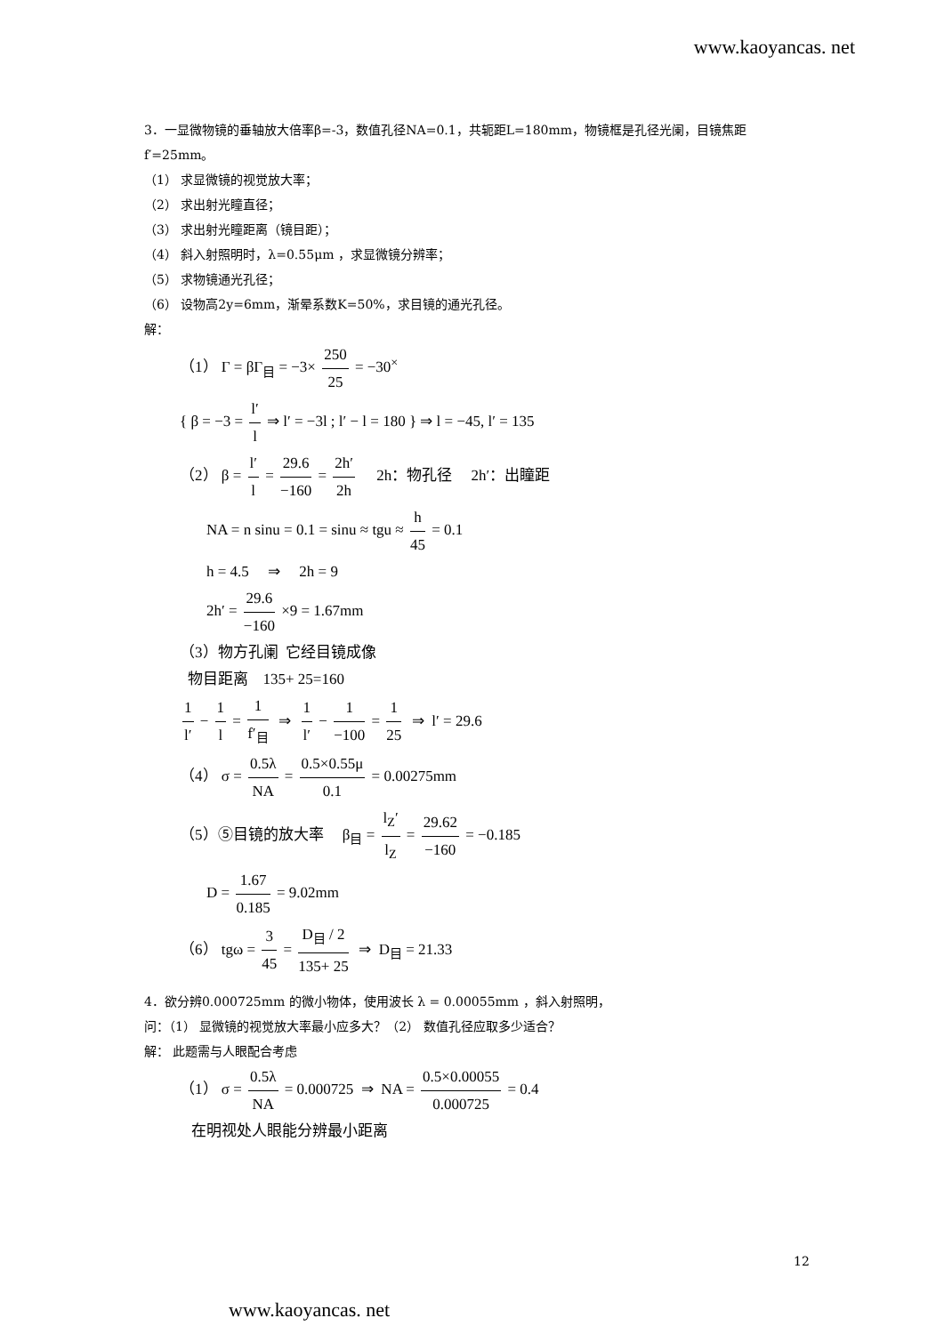www.kaoyancas. net
3．一显微物镜的垂轴放大倍率β=-3，数值孔径NA=0.1，共轭距L=180mm，物镜框是孔径光阑，目镜焦距 f′=25mm。
（1） 求显微镜的视觉放大率；
（2） 求出射光瞳直径；
（3） 求出射光瞳距离（镜目距）；
（4） 斜入射照明时，λ=0.55μm ，求显微镜分辨率；
（5） 求物镜通光孔径；
（6） 设物高2y=6mm，渐晕系数K=50%，求目镜的通光孔径。
解：
（1） Γ = βΓ<sub>目</sub> = −3× 250 25 = −30<sup>×</sup>
{ β = −3 = l′ l ⇒ l′ = −3l ; l′ − l = 180 } ⇒ l = −45, l′ = 135
（2） β = l′ l = 29.6 −160 = 2h′ 2h 2h：物孔径 2h′：出瞳距
NA = n sinu = 0.1 = sinu ≈ tgu ≈ h 45 = 0.1
h = 4.5 ⇒ 2h = 9
2h′ = 29.6 −160 ×9 = 1.67mm
（3）物方孔阑 它经目镜成像
物目距离 135+ 25=160
1 l′ − 1 l = 1 f′<sub>目</sub> ⇒ 1 l′ − 1 −100 = 1 25 ⇒ l′ = 29.6
（4） σ = 0.5λ NA = 0.5×0.55μ 0.1 = 0.00275mm
（5）⑤目镜的放大率 β<sub>目</sub> = l<sub>Z</sub>′ l<sub>Z</sub> = 29.62 −160 = −0.185
D = 1.67 0.185 = 9.02mm
（6） tgω = 3 45 = D<sub>目</sub> / 2 135+ 25 ⇒ D<sub>目</sub> = 21.33
4．欲分辨0.000725mm 的微小物体，使用波长 λ = 0.00055mm ，斜入射照明，
问：（1） 显微镜的视觉放大率最小应多大？（2） 数值孔径应取多少适合？
解： 此题需与人眼配合考虑
（1） σ = 0.5λ NA = 0.000725 ⇒ NA = 0.5×0.00055 0.000725 = 0.4
在明视处人眼能分辨最小距离
12
www.kaoyancas. net